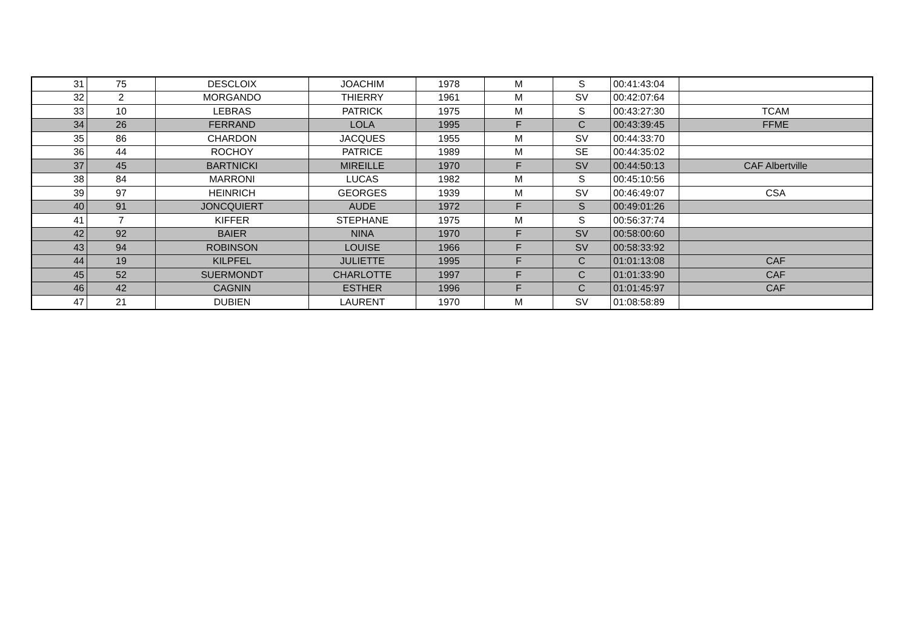| 31 | 75 | DESCLOIX | JOACHIM | 1978 | M | S | 00:41:43:04 | |
| 32 | 2 | MORGANDO | THIERRY | 1961 | M | SV | 00:42:07:64 | |
| 33 | 10 | LEBRAS | PATRICK | 1975 | M | S | 00:43:27:30 | TCAM |
| 34 | 26 | FERRAND | LOLA | 1995 | F | C | 00:43:39:45 | FFME |
| 35 | 86 | CHARDON | JACQUES | 1955 | M | SV | 00:44:33:70 | |
| 36 | 44 | ROCHOY | PATRICE | 1989 | M | SE | 00:44:35:02 | |
| 37 | 45 | BARTNICKI | MIREILLE | 1970 | F | SV | 00:44:50:13 | CAF Albertville |
| 38 | 84 | MARRONI | LUCAS | 1982 | M | S | 00:45:10:56 | |
| 39 | 97 | HEINRICH | GEORGES | 1939 | M | SV | 00:46:49:07 | CSA |
| 40 | 91 | JONCQUIERT | AUDE | 1972 | F | S | 00:49:01:26 | |
| 41 | 7 | KIFFER | STEPHANE | 1975 | M | S | 00:56:37:74 | |
| 42 | 92 | BAIER | NINA | 1970 | F | SV | 00:58:00:60 | |
| 43 | 94 | ROBINSON | LOUISE | 1966 | F | SV | 00:58:33:92 | |
| 44 | 19 | KILPFEL | JULIETTE | 1995 | F | C | 01:01:13:08 | CAF |
| 45 | 52 | SUERMONDT | CHARLOTTE | 1997 | F | C | 01:01:33:90 | CAF |
| 46 | 42 | CAGNIN | ESTHER | 1996 | F | C | 01:01:45:97 | CAF |
| 47 | 21 | DUBIEN | LAURENT | 1970 | M | SV | 01:08:58:89 | |